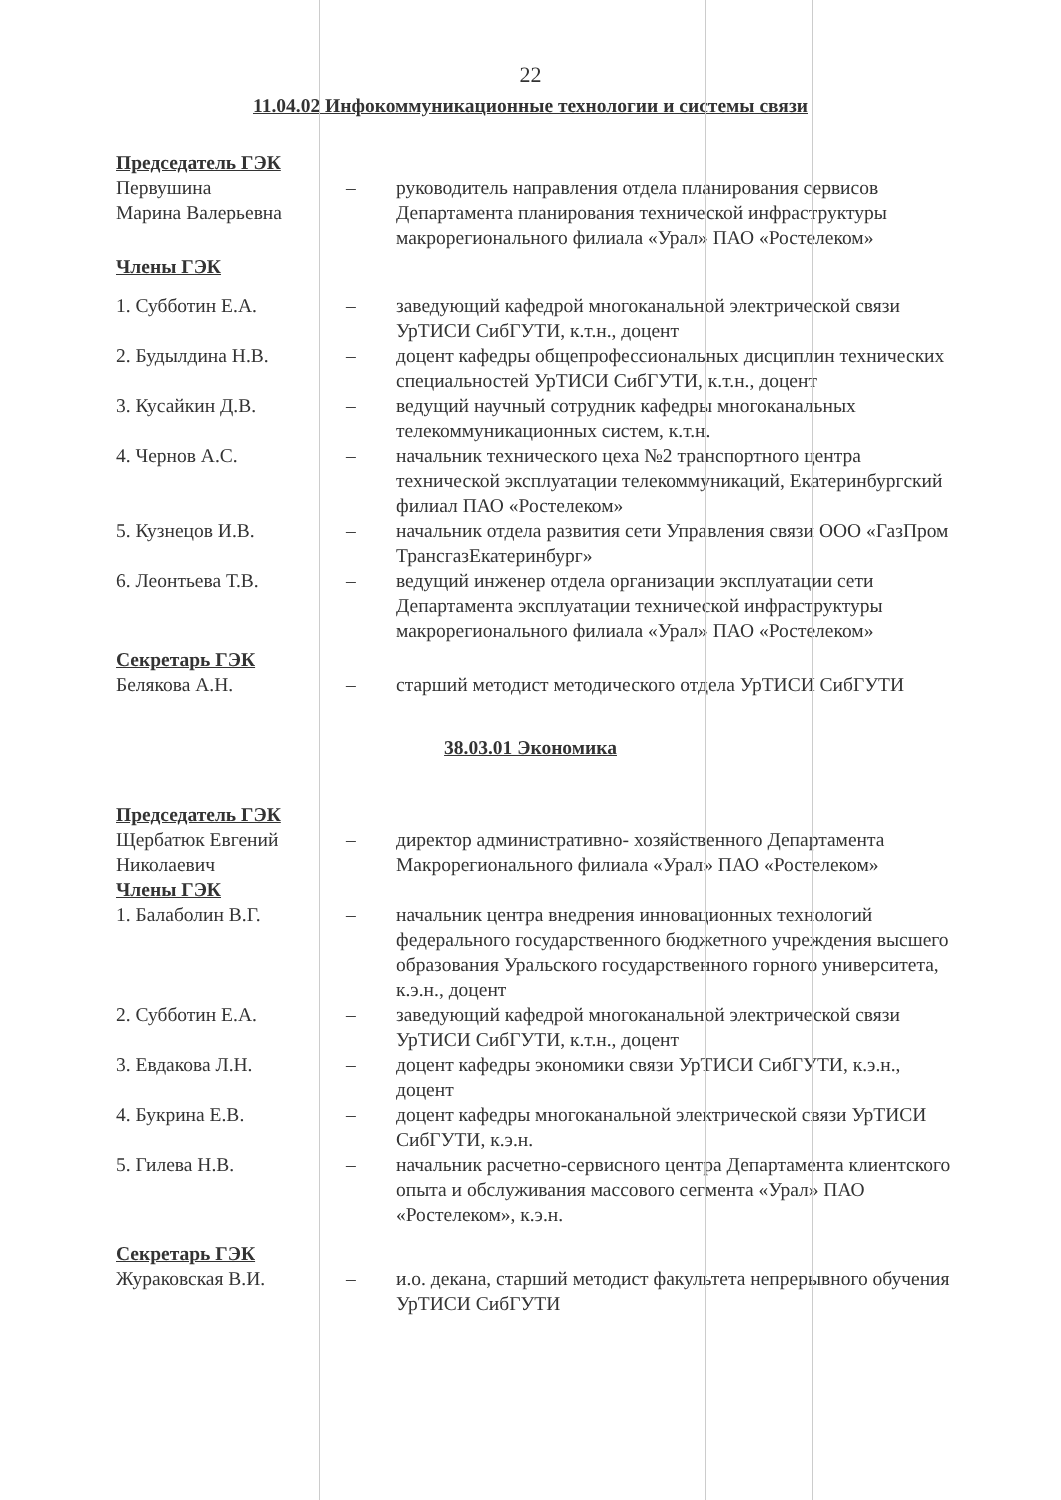22
11.04.02 Инфокоммуникационные технологии и системы связи
Председатель ГЭК
Первушина
Марина Валерьевна
– руководитель направления отдела планирования сервисов Департамента планирования технической инфраструктуры макрорегионального филиала «Урал» ПАО «Ростелеком»
Члены ГЭК
1. Субботин Е.А. – заведующий кафедрой многоканальной электрической связи УрТИСИ СибГУТИ, к.т.н., доцент
2. Будылдина Н.В. – доцент кафедры общепрофессиональных дисциплин технических специальностей УрТИСИ СибГУТИ, к.т.н., доцент
3. Кусайкин Д.В. – ведущий научный сотрудник кафедры многоканальных телекоммуникационных систем, к.т.н.
4. Чернов А.С. – начальник технического цеха №2 транспортного центра технической эксплуатации телекоммуникаций, Екатеринбургский филиал ПАО «Ростелеком»
5. Кузнецов И.В. – начальник отдела развития сети Управления связи ООО «ГазПром ТрансгазЕкатеринбург»
6. Леонтьева Т.В. – ведущий инженер отдела организации эксплуатации сети Департамента эксплуатации технической инфраструктуры макрорегионального филиала «Урал» ПАО «Ростелеком»
Секретарь ГЭК
Белякова А.Н. – старший методист методического отдела УрТИСИ СибГУТИ
38.03.01 Экономика
Председатель ГЭК
Щербатюк Евгений
Николаевич
– директор административно- хозяйственного Департамента Макрорегионального филиала «Урал» ПАО «Ростелеком»
Члены ГЭК
1. Балаболин В.Г. – начальник центра внедрения инновационных технологий федерального государственного бюджетного учреждения высшего образования Уральского государственного горного университета, к.э.н., доцент
2. Субботин Е.А. – заведующий кафедрой многоканальной электрической связи УрТИСИ СибГУТИ, к.т.н., доцент
3. Евдакова Л.Н. – доцент кафедры экономики связи УрТИСИ СибГУТИ, к.э.н., доцент
4. Букрина Е.В. – доцент кафедры многоканальной электрической связи УрТИСИ СибГУТИ, к.э.н.
5. Гилева Н.В. – начальник расчетно-сервисного центра Департамента клиентского опыта и обслуживания массового сегмента «Урал» ПАО «Ростелеком», к.э.н.
Секретарь ГЭК
Жураковская В.И. – и.о. декана, старший методист факультета непрерывного обучения УрТИСИ СибГУТИ